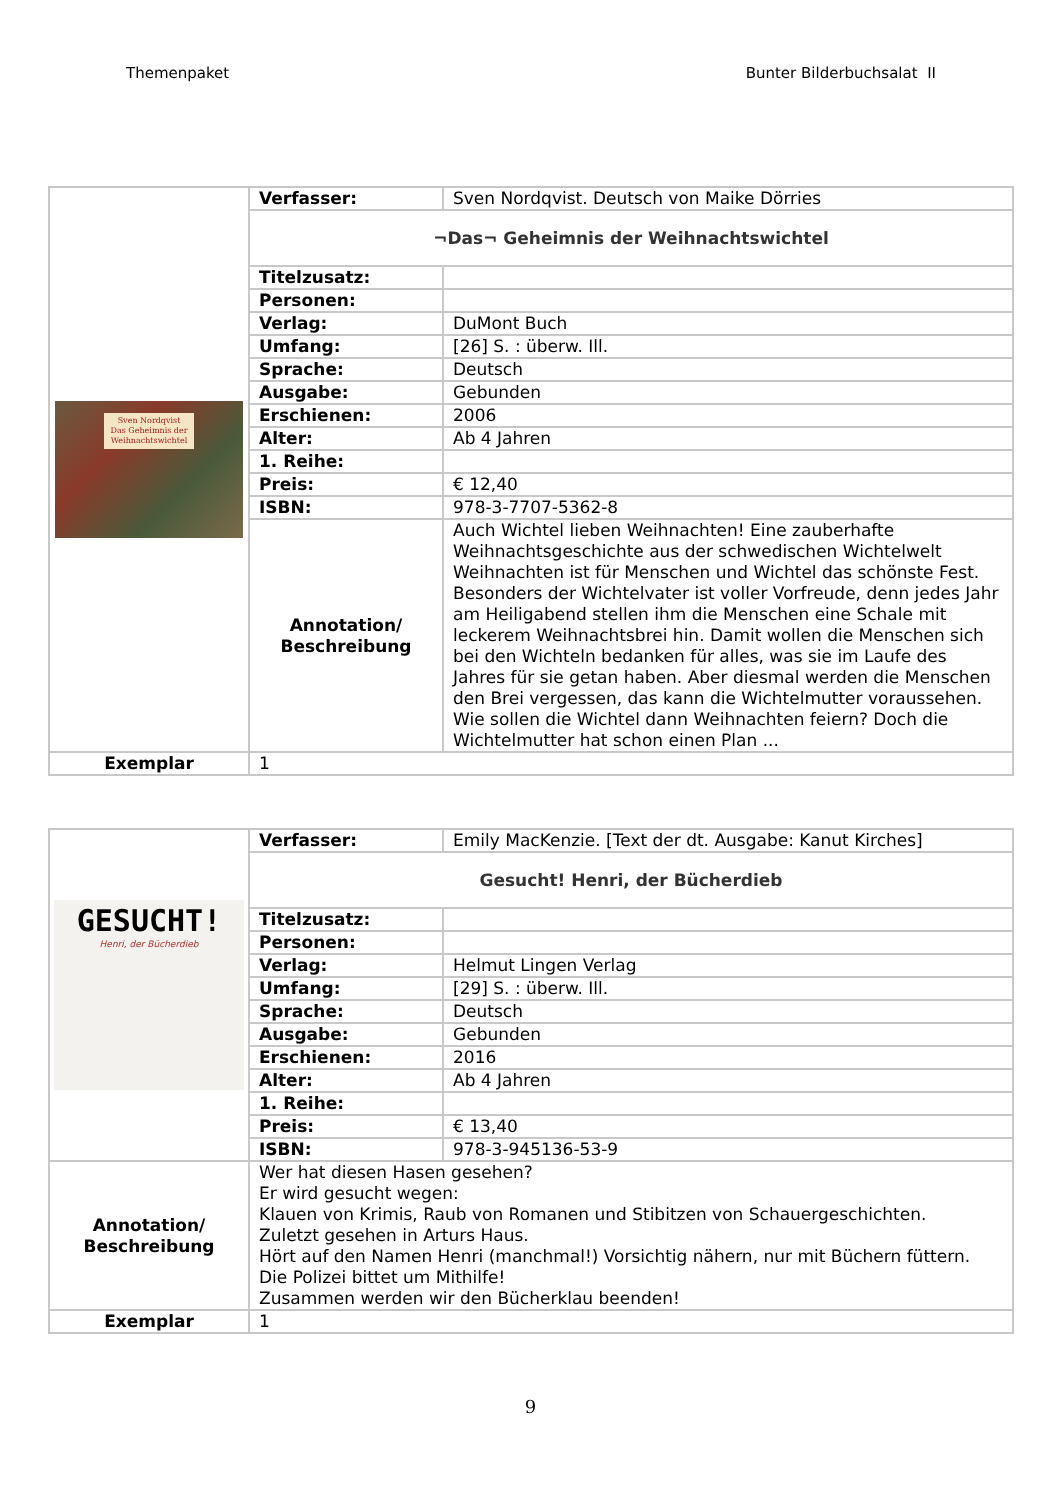Themenpaket Bunter Bilderbuchsalat II
| Sven Nordqvist Das Geheimnis der Weihnachtswichtel | Verfasser: | Sven Nordqvist. Deutsch von Maike Dörries |
| | ¬Das¬ Geheimnis der Weihnachtswichtel | |
| | Titelzusatz: | |
| | Personen: | |
| | Verlag: | DuMont Buch |
| | Umfang: | [26] S. : überw. Ill. |
| | Sprache: | Deutsch |
| | Ausgabe: | Gebunden |
| | Erschienen: | 2006 |
| | Alter: | Ab 4 Jahren |
| | 1. Reihe: | |
| | Preis: | € 12,40 |
| | ISBN: | 978-3-7707-5362-8 |
| | Annotation/ Beschreibung | Auch Wichtel lieben Weihnachten! Eine zauberhafte Weihnachtsgeschichte aus der schwedischen Wichtelwelt Weihnachten ist für Menschen und Wichtel das schönste Fest. Besonders der Wichtelvater ist voller Vorfreude, denn jedes Jahr am Heiligabend stellen ihm die Menschen eine Schale mit leckerem Weihnachtsbrei hin. Damit wollen die Menschen sich bei den Wichteln bedanken für alles, was sie im Laufe des Jahres für sie getan haben. Aber diesmal werden die Menschen den Brei vergessen, das kann die Wichtelmutter voraussehen. Wie sollen die Wichtel dann Weihnachten feiern? Doch die Wichtelmutter hat schon einen Plan ... |
| Exemplar | 1 | |
| GESUCHT! Henri, der Bücherdieb | Verfasser: | Emily MacKenzie. [Text der dt. Ausgabe: Kanut Kirches] |
| | Gesucht! Henri, der Bücherdieb | |
| | Titelzusatz: | |
| | Personen: | |
| | Verlag: | Helmut Lingen Verlag |
| | Umfang: | [29] S. : überw. Ill. |
| | Sprache: | Deutsch |
| | Ausgabe: | Gebunden |
| | Erschienen: | 2016 |
| | Alter: | Ab 4 Jahren |
| | 1. Reihe: | |
| | Preis: | € 13,40 |
| | ISBN: | 978-3-945136-53-9 |
| Annotation/ Beschreibung | Wer hat diesen Hasen gesehen? Er wird gesucht wegen: Klauen von Krimis, Raub von Romanen und Stibitzen von Schauergeschichten. Zuletzt gesehen in Arturs Haus. Hört auf den Namen Henri (manchmal!) Vorsichtig nähern, nur mit Büchern füttern. Die Polizei bittet um Mithilfe! Zusammen werden wir den Bücherklau beenden! | |
| Exemplar | 1 | |
9